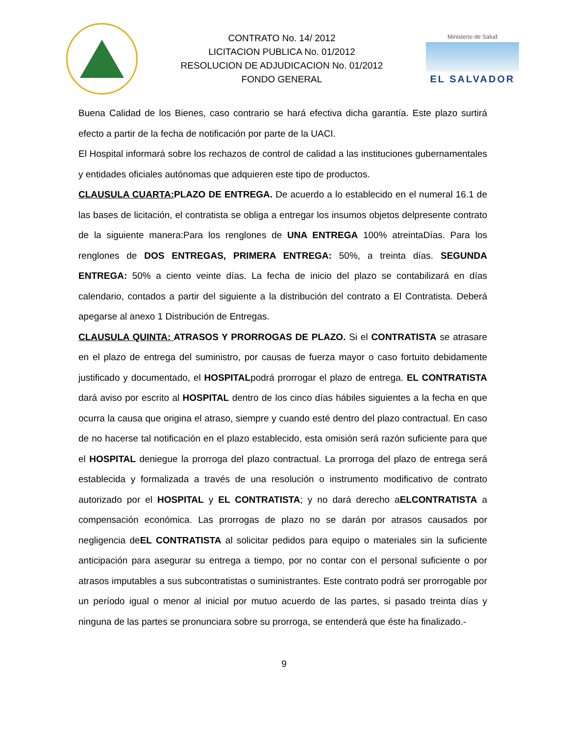CONTRATO No. 14/ 2012
LICITACION PUBLICA No. 01/2012
RESOLUCION DE ADJUDICACION No. 01/2012
FONDO GENERAL
Ministerio de Salud
EL SALVADOR
Buena Calidad de los Bienes, caso contrario se hará efectiva dicha garantía. Este plazo surtirá efecto a partir de la fecha de notificación por parte de la UACI.
El Hospital informará sobre los rechazos de control de calidad a las instituciones gubernamentales y entidades oficiales autónomas que adquieren este tipo de productos.
CLAUSULA CUARTA: PLAZO DE ENTREGA. De acuerdo a lo establecido en el numeral 16.1 de las bases de licitación, el contratista se obliga a entregar los insumos objetos delpresente contrato de la siguiente manera:Para los renglones de UNA ENTREGA 100% atreintaDías. Para los renglones de DOS ENTREGAS, PRIMERA ENTREGA: 50%, a treinta días. SEGUNDA ENTREGA: 50% a ciento veinte días. La fecha de inicio del plazo se contabilizará en días calendario, contados a partir del siguiente a la distribución del contrato a El Contratista. Deberá apegarse al anexo 1 Distribución de Entregas.
CLAUSULA QUINTA: ATRASOS Y PRORROGAS DE PLAZO. Si el CONTRATISTA se atrasare en el plazo de entrega del suministro, por causas de fuerza mayor o caso fortuito debidamente justificado y documentado, el HOSPITALpodrá prorrogar el plazo de entrega. EL CONTRATISTA dará aviso por escrito al HOSPITAL dentro de los cinco días hábiles siguientes a la fecha en que ocurra la causa que origina el atraso, siempre y cuando esté dentro del plazo contractual. En caso de no hacerse tal notificación en el plazo establecido, esta omisión será razón suficiente para que el HOSPITAL deniegue la prorroga del plazo contractual. La prorroga del plazo de entrega será establecida y formalizada a través de una resolución o instrumento modificativo de contrato autorizado por el HOSPITAL y EL CONTRATISTA; y no dará derecho aELCONTRATISTA a compensación económica. Las prorrogas de plazo no se darán por atrasos causados por negligencia deEL CONTRATISTA al solicitar pedidos para equipo o materiales sin la suficiente anticipación para asegurar su entrega a tiempo, por no contar con el personal suficiente o por atrasos imputables a sus subcontratistas o suministrantes. Este contrato podrá ser prorrogable por un período igual o menor al inicial por mutuo acuerdo de las partes, si pasado treinta días y ninguna de las partes se pronunciara sobre su prorroga, se entenderá que éste ha finalizado.-
9